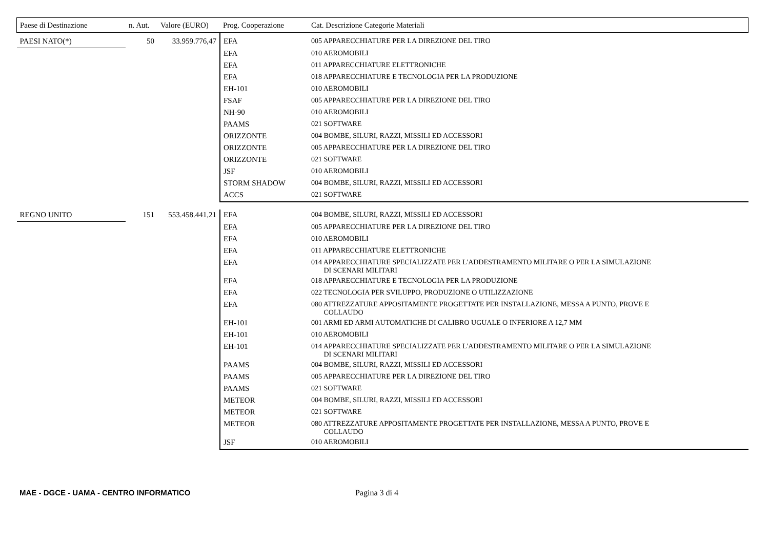| Paese di Destinazione | n. Aut. | Valore (EURO) | Prog. Cooperazione | Cat. Descrizione Categorie Materiali |
| --- | --- | --- | --- | --- |
| PAESI NATO(*) | 50 | 33.959.776,47 | EFA | 005 APPARECCHIATURE PER LA DIREZIONE DEL TIRO |
| | | | EFA | 010 AEROMOBILI |
| | | | EFA | 011 APPARECCHIATURE ELETTRONICHE |
| | | | EFA | 018 APPARECCHIATURE E TECNOLOGIA PER LA PRODUZIONE |
| | | | EH-101 | 010 AEROMOBILI |
| | | | FSAF | 005 APPARECCHIATURE PER LA DIREZIONE DEL TIRO |
| | | | NH-90 | 010 AEROMOBILI |
| | | | PAAMS | 021 SOFTWARE |
| | | | ORIZZONTE | 004 BOMBE, SILURI, RAZZI, MISSILI ED ACCESSORI |
| | | | ORIZZONTE | 005 APPARECCHIATURE PER LA DIREZIONE DEL TIRO |
| | | | ORIZZONTE | 021 SOFTWARE |
| | | | JSF | 010 AEROMOBILI |
| | | | STORM SHADOW | 004 BOMBE, SILURI, RAZZI, MISSILI ED ACCESSORI |
| | | | ACCS | 021 SOFTWARE |
| REGNO UNITO | 151 | 553.458.441,21 | EFA | 004 BOMBE, SILURI, RAZZI, MISSILI ED ACCESSORI |
| | | | EFA | 005 APPARECCHIATURE PER LA DIREZIONE DEL TIRO |
| | | | EFA | 010 AEROMOBILI |
| | | | EFA | 011 APPARECCHIATURE ELETTRONICHE |
| | | | EFA | 014 APPARECCHIATURE SPECIALIZZATE PER L'ADDESTRAMENTO MILITARE O PER LA SIMULAZIONE DI SCENARI MILITARI |
| | | | EFA | 018 APPARECCHIATURE E TECNOLOGIA PER LA PRODUZIONE |
| | | | EFA | 022 TECNOLOGIA PER SVILUPPO, PRODUZIONE O UTILIZZAZIONE |
| | | | EFA | 080 ATTREZZATURE APPOSITAMENTE PROGETTATE PER INSTALLAZIONE, MESSA A PUNTO, PROVE E COLLAUDO |
| | | | EH-101 | 001 ARMI ED ARMI AUTOMATICHE DI CALIBRO UGUALE O INFERIORE A 12,7 MM |
| | | | EH-101 | 010 AEROMOBILI |
| | | | EH-101 | 014 APPARECCHIATURE SPECIALIZZATE PER L'ADDESTRAMENTO MILITARE O PER LA SIMULAZIONE DI SCENARI MILITARI |
| | | | PAAMS | 004 BOMBE, SILURI, RAZZI, MISSILI ED ACCESSORI |
| | | | PAAMS | 005 APPARECCHIATURE PER LA DIREZIONE DEL TIRO |
| | | | PAAMS | 021 SOFTWARE |
| | | | METEOR | 004 BOMBE, SILURI, RAZZI, MISSILI ED ACCESSORI |
| | | | METEOR | 021 SOFTWARE |
| | | | METEOR | 080 ATTREZZATURE APPOSITAMENTE PROGETTATE PER INSTALLAZIONE, MESSA A PUNTO, PROVE E COLLAUDO |
| | | | JSF | 010 AEROMOBILI |
MAE - DGCE - UAMA - CENTRO INFORMATICO Pagina 3 di 4